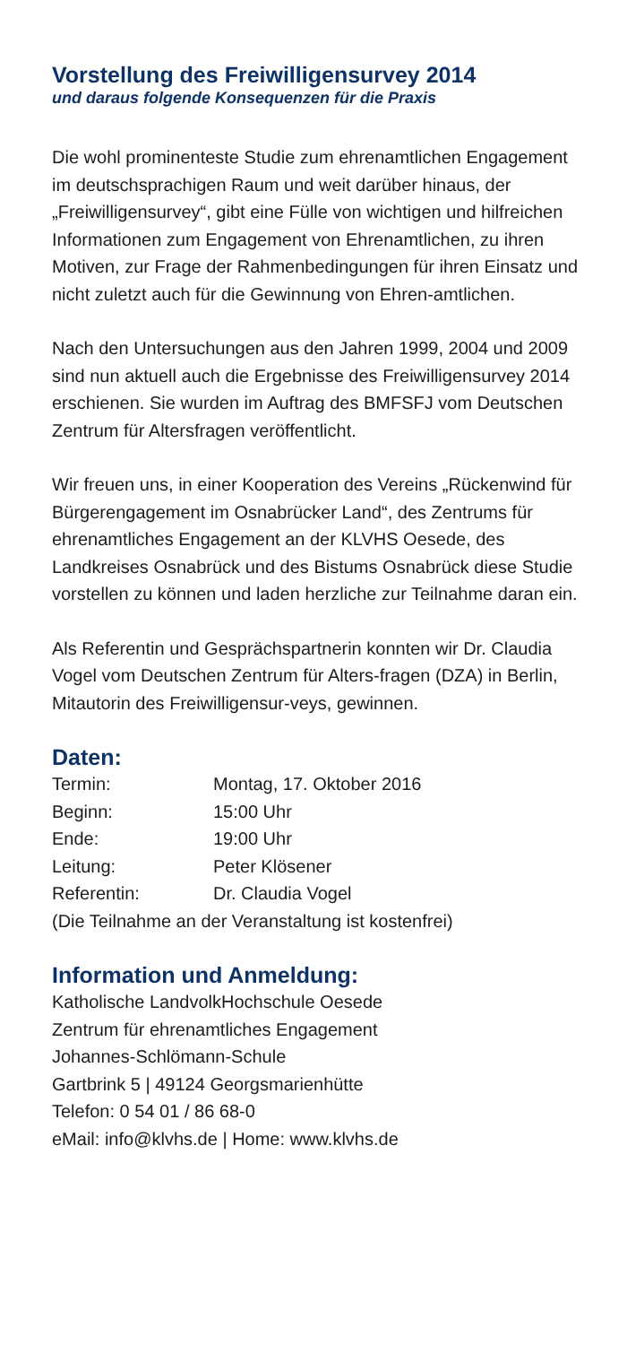Vorstellung des Freiwilligensurvey 2014
und daraus folgende Konsequenzen für die Praxis
Die wohl prominenteste Studie zum ehrenamtlichen Engagement im deutschsprachigen Raum und weit darüber hinaus, der „Freiwilligensurvey“, gibt eine Fülle von wichtigen und hilfreichen Informationen zum Engagement von Ehrenamtlichen, zu ihren Motiven, zur Frage der Rahmenbedingungen für ihren Einsatz und nicht zuletzt auch für die Gewinnung von Ehren-amtlichen.
Nach den Untersuchungen aus den Jahren 1999, 2004 und 2009 sind nun aktuell auch die Ergebnisse des Freiwilligensurvey 2014 erschienen. Sie wurden im Auftrag des BMFSFJ vom Deutschen Zentrum für Altersfragen veröffentlicht.
Wir freuen uns, in einer Kooperation des Vereins „Rückenwind für Bürgerengagement im Osnabrücker Land“, des Zentrums für ehrenamtliches Engagement an der KLVHS Oesede, des Landkreises Osnabrück und des Bistums Osnabrück diese Studie vorstellen zu können und laden herzliche zur Teilnahme daran ein.
Als Referentin und Gesprächspartnerin konnten wir Dr. Claudia Vogel vom Deutschen Zentrum für Alters-fragen (DZA) in Berlin, Mitautorin des Freiwilligensur-veys, gewinnen.
Daten:
Termin: Montag, 17. Oktober 2016
Beginn: 15:00 Uhr
Ende: 19:00 Uhr
Leitung: Peter Klösener
Referentin: Dr. Claudia Vogel
(Die Teilnahme an der Veranstaltung ist kostenfrei)
Information und Anmeldung:
Katholische LandvolkHochschule Oesede
Zentrum für ehrenamtliches Engagement
Johannes-Schlömann-Schule
Gartbrink 5 | 49124 Georgsmarienhütte
Telefon: 0 54 01 / 86 68-0
eMail: info@klvhs.de | Home: www.klvhs.de